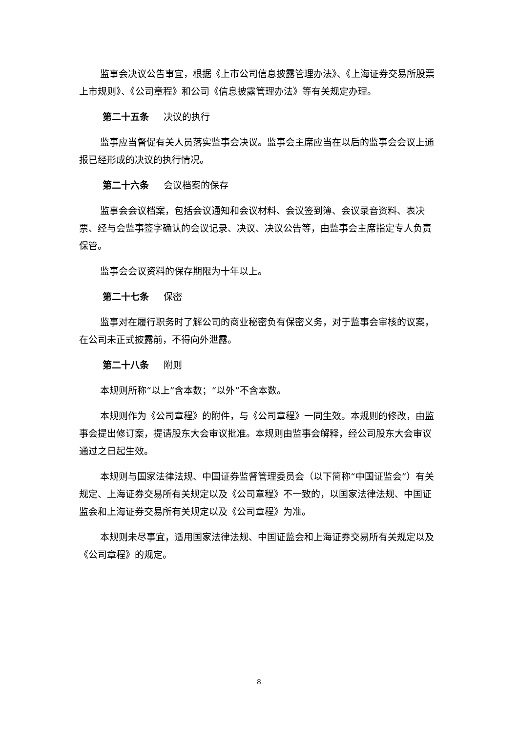监事会决议公告事宜，根据《上市公司信息披露管理办法》、《上海证券交易所股票上市规则》、《公司章程》和公司《信息披露管理办法》等有关规定办理。
第二十五条 决议的执行
监事应当督促有关人员落实监事会决议。监事会主席应当在以后的监事会会议上通报已经形成的决议的执行情况。
第二十六条 会议档案的保存
监事会会议档案，包括会议通知和会议材料、会议签到簿、会议录音资料、表决票、经与会监事签字确认的会议记录、决议、决议公告等，由监事会主席指定专人负责保管。
监事会会议资料的保存期限为十年以上。
第二十七条 保密
监事对在履行职务时了解公司的商业秘密负有保密义务，对于监事会审核的议案，在公司未正式披露前，不得向外泄露。
第二十八条 附则
本规则所称“以上”含本数；“以外”不含本数。
本规则作为《公司章程》的附件，与《公司章程》一同生效。本规则的修改，由监事会提出修订案，提请股东大会审议批准。本规则由监事会解释，经公司股东大会审议通过之日起生效。
本规则与国家法律法规、中国证券监督管理委员会（以下简称“中国证监会”）有关规定、上海证券交易所有关规定以及《公司章程》不一致的，以国家法律法规、中国证监会和上海证券交易所有关规定以及《公司章程》为准。
本规则未尽事宜，适用国家法律法规、中国证监会和上海证券交易所有关规定以及《公司章程》的规定。
8